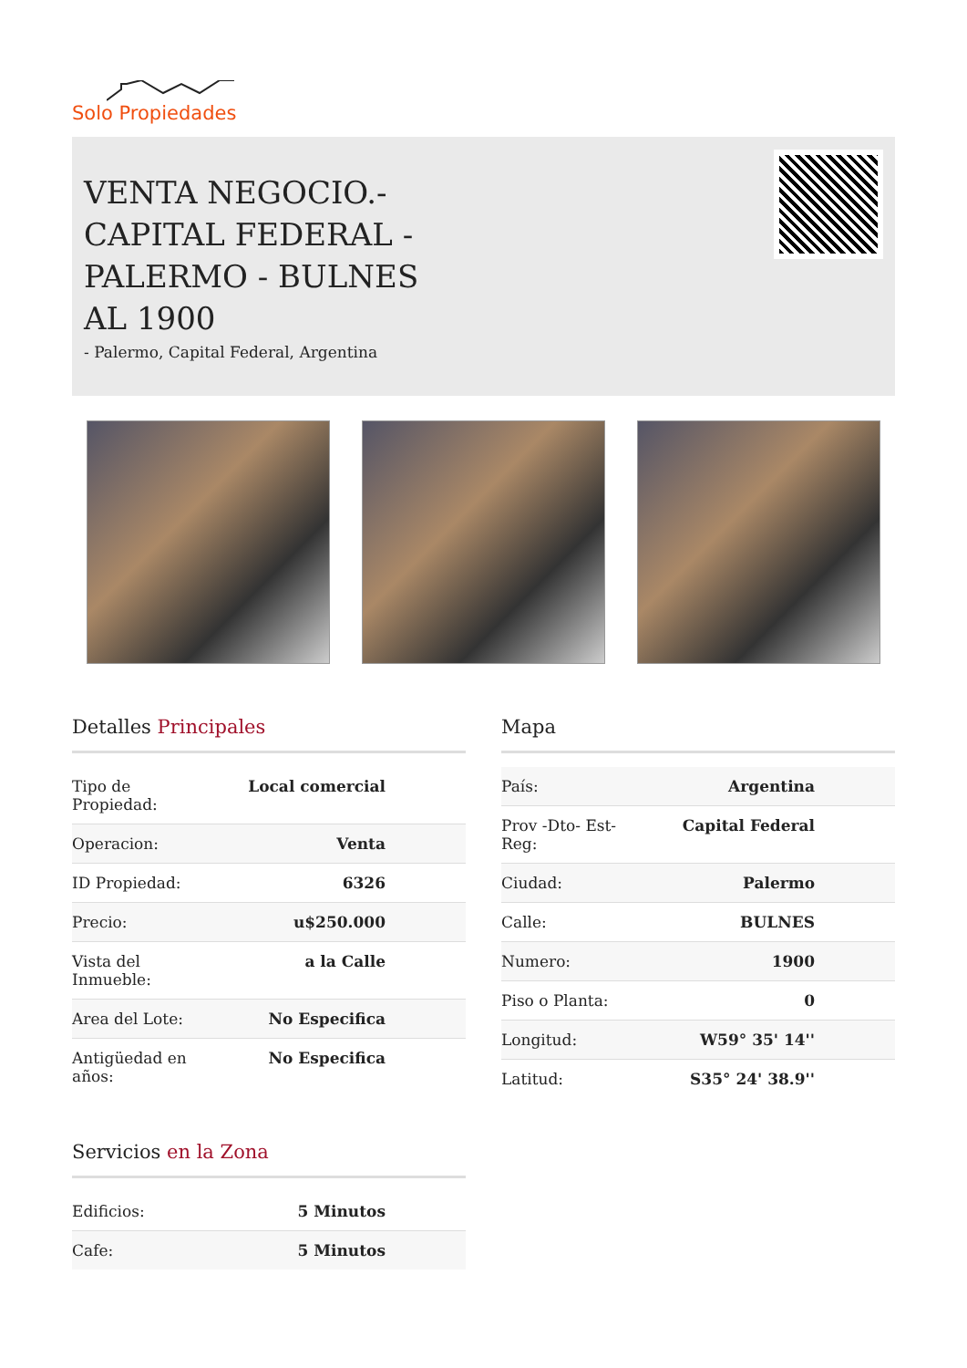Solo Propiedades
VENTA NEGOCIO.- CAPITAL FEDERAL - PALERMO - BULNES AL 1900
- Palermo, Capital Federal, Argentina
Detalles Principales
| Tipo de Propiedad: | Local comercial |
| Operacion: | Venta |
| ID Propiedad: | 6326 |
| Precio: | u$250.000 |
| Vista del Inmueble: | a la Calle |
| Area del Lote: | No Especifica |
| Antigüedad en años: | No Especifica |
Servicios en la Zona
| Edificios: | 5 Minutos |
| Cafe: | 5 Minutos |
Mapa
| País: | Argentina |
| Prov -Dto- Est- Reg: | Capital Federal |
| Ciudad: | Palermo |
| Calle: | BULNES |
| Numero: | 1900 |
| Piso o Planta: | 0 |
| Longitud: | W59° 35' 14'' |
| Latitud: | S35° 24' 38.9'' |